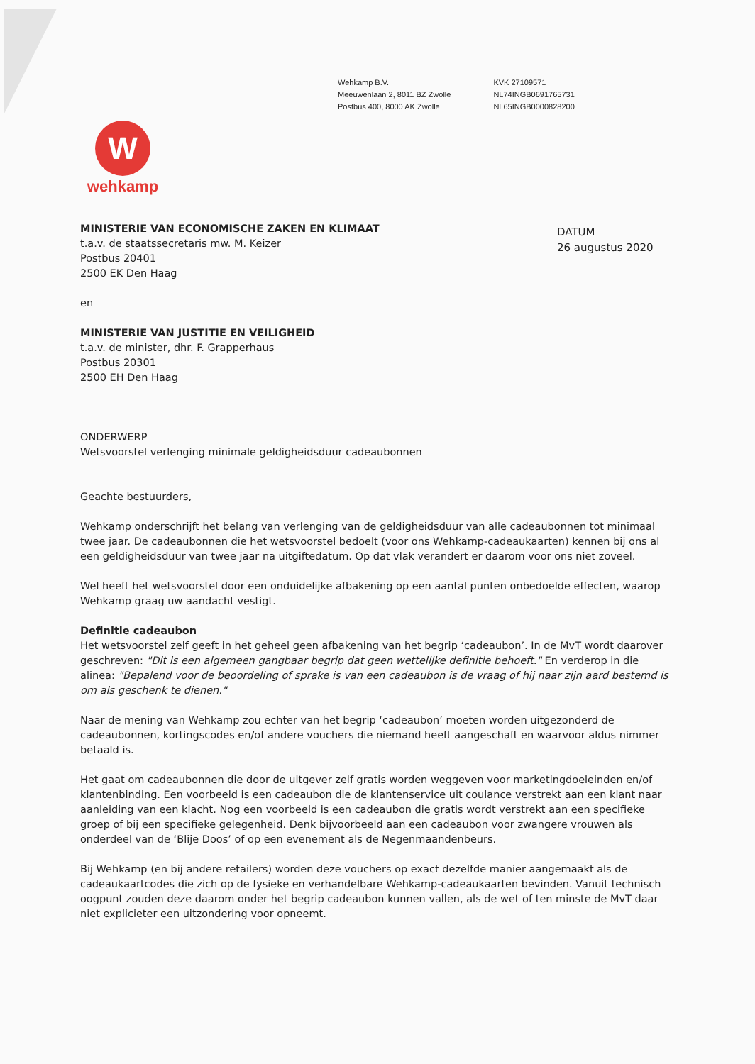Wehkamp B.V.
Meeuwenlaan 2, 8011 BZ Zwolle
Postbus 400, 8000 AK Zwolle
KVK 27109571
NL74INGB0691765731
NL65INGB0000828200
W
wehkamp
DATUM
26 augustus 2020
MINISTERIE VAN ECONOMISCHE ZAKEN EN KLIMAAT
t.a.v. de staatssecretaris mw. M. Keizer
Postbus 20401
2500 EK Den Haag
en
MINISTERIE VAN JUSTITIE EN VEILIGHEID
t.a.v. de minister, dhr. F. Grapperhaus
Postbus 20301
2500 EH Den Haag
ONDERWERP
Wetsvoorstel verlenging minimale geldigheidsduur cadeaubonnen
Geachte bestuurders,
Wehkamp onderschrijft het belang van verlenging van de geldigheidsduur van alle cadeaubonnen tot minimaal twee jaar. De cadeaubonnen die het wetsvoorstel bedoelt (voor ons Wehkamp-cadeaukaarten) kennen bij ons al een geldigheidsduur van twee jaar na uitgiftedatum. Op dat vlak verandert er daarom voor ons niet zoveel.
Wel heeft het wetsvoorstel door een onduidelijke afbakening op een aantal punten onbedoelde effecten, waarop Wehkamp graag uw aandacht vestigt.
Definitie cadeaubon
Het wetsvoorstel zelf geeft in het geheel geen afbakening van het begrip ‘cadeaubon’. In de MvT wordt daarover geschreven: "Dit is een algemeen gangbaar begrip dat geen wettelijke definitie behoeft." En verderop in die alinea: "Bepalend voor de beoordeling of sprake is van een cadeaubon is de vraag of hij naar zijn aard bestemd is om als geschenk te dienen."
Naar de mening van Wehkamp zou echter van het begrip ‘cadeaubon’ moeten worden uitgezonderd de cadeaubonnen, kortingscodes en/of andere vouchers die niemand heeft aangeschaft en waarvoor aldus nimmer betaald is.
Het gaat om cadeaubonnen die door de uitgever zelf gratis worden weggeven voor marketingdoeleinden en/of klantenbinding. Een voorbeeld is een cadeaubon die de klantenservice uit coulance verstrekt aan een klant naar aanleiding van een klacht. Nog een voorbeeld is een cadeaubon die gratis wordt verstrekt aan een specifieke groep of bij een specifieke gelegenheid. Denk bijvoorbeeld aan een cadeaubon voor zwangere vrouwen als onderdeel van de ‘Blije Doos’ of op een evenement als de Negenmaandenbeurs.
Bij Wehkamp (en bij andere retailers) worden deze vouchers op exact dezelfde manier aangemaakt als de cadeaukaartcodes die zich op de fysieke en verhandelbare Wehkamp-cadeaukaarten bevinden. Vanuit technisch oogpunt zouden deze daarom onder het begrip cadeaubon kunnen vallen, als de wet of ten minste de MvT daar niet explicieter een uitzondering voor opneemt.